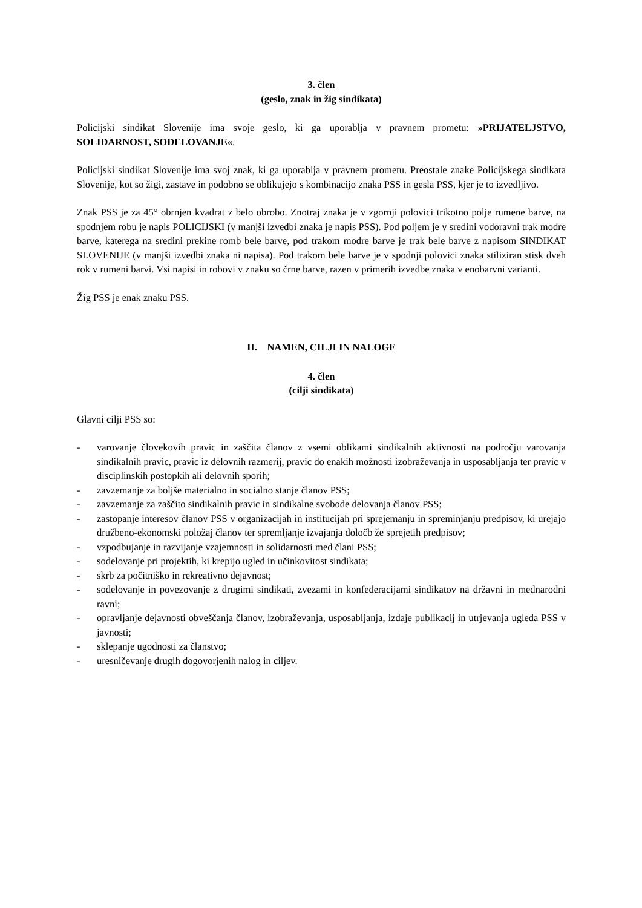3. člen
(geslo, znak in žig sindikata)
Policijski sindikat Slovenije ima svoje geslo, ki ga uporablja v pravnem prometu: »PRIJATELJSTVO, SOLIDARNOST, SODELOVANJE«.
Policijski sindikat Slovenije ima svoj znak, ki ga uporablja v pravnem prometu. Preostale znake Policijskega sindikata Slovenije, kot so žigi, zastave in podobno se oblikujejo s kombinacijo znaka PSS in gesla PSS, kjer je to izvedljivo.
Znak PSS je za 45° obrnjen kvadrat z belo obrobo. Znotraj znaka je v zgornji polovici trikotno polje rumene barve, na spodnjem robu je napis POLICIJSKI (v manjši izvedbi znaka je napis PSS). Pod poljem je v sredini vodoravni trak modre barve, katerega na sredini prekine romb bele barve, pod trakom modre barve je trak bele barve z napisom SINDIKAT SLOVENIJE (v manjši izvedbi znaka ni napisa). Pod trakom bele barve je v spodnji polovici znaka stiliziran stisk dveh rok v rumeni barvi. Vsi napisi in robovi v znaku so črne barve, razen v primerih izvedbe znaka v enobarvni varianti.
Žig PSS je enak znaku PSS.
II. NAMEN, CILJI IN NALOGE
4. člen
(cilji sindikata)
Glavni cilji PSS so:
- varovanje človekovih pravic in zaščita članov z vsemi oblikami sindikalnih aktivnosti na področju varovanja sindikalnih pravic, pravic iz delovnih razmerij, pravic do enakih možnosti izobraževanja in usposabljanja ter pravic v disciplinskih postopkih ali delovnih sporih;
- zavzemanje za boljše materialno in socialno stanje članov PSS;
- zavzemanje za zaščito sindikalnih pravic in sindikalne svobode delovanja članov PSS;
- zastopanje interesov članov PSS v organizacijah in institucijah pri sprejemanju in spreminjanju predpisov, ki urejajo družbeno-ekonomski položaj članov ter spremljanje izvajanja določb že sprejetih predpisov;
- vzpodbujanje in razvijanje vzajemnosti in solidarnosti med člani PSS;
- sodelovanje pri projektih, ki krepijo ugled in učinkovitost sindikata;
- skrb za počitniško in rekreativno dejavnost;
- sodelovanje in povezovanje z drugimi sindikati, zvezami in konfederacijami sindikatov na državni in mednarodni ravni;
- opravljanje dejavnosti obveščanja članov, izobraževanja, usposabljanja, izdaje publikacij in utrjevanja ugleda PSS v javnosti;
- sklepanje ugodnosti za članstvo;
- uresničevanje drugih dogovorjenih nalog in ciljev.